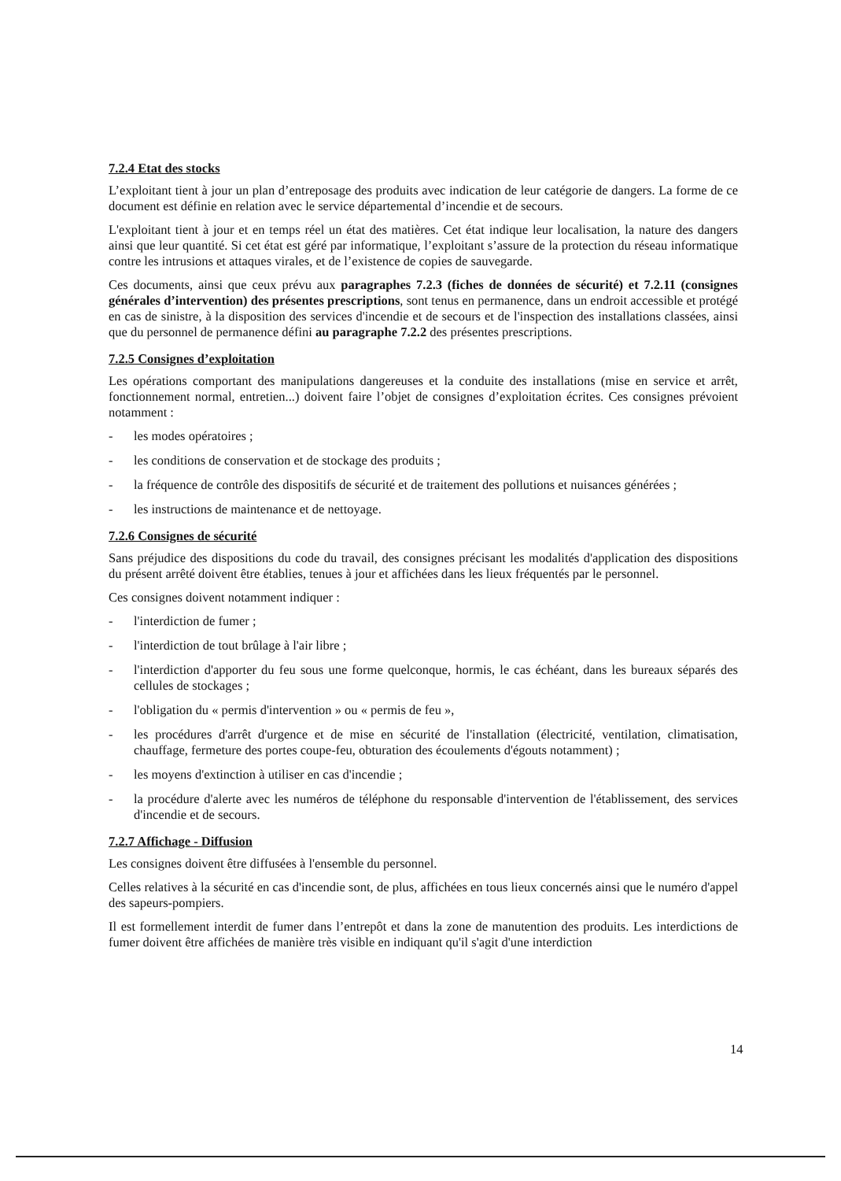7.2.4 Etat des stocks
L’exploitant tient à jour un plan d’entreposage des produits avec indication de leur catégorie de dangers. La forme de ce document est définie en relation avec le service départemental d’incendie et de secours.
L'exploitant tient à jour et en temps réel un état des matières. Cet état indique leur localisation, la nature des dangers ainsi que leur quantité. Si cet état est géré par informatique, l’exploitant s’assure de la protection du réseau informatique contre les intrusions et attaques virales, et de l’existence de copies de sauvegarde.
Ces documents, ainsi que ceux prévu aux paragraphes 7.2.3 (fiches de données de sécurité) et 7.2.11 (consignes générales d’intervention) des présentes prescriptions, sont tenus en permanence, dans un endroit accessible et protégé en cas de sinistre, à la disposition des services d'incendie et de secours et de l'inspection des installations classées, ainsi que du personnel de permanence défini au paragraphe 7.2.2 des présentes prescriptions.
7.2.5 Consignes d’exploitation
Les opérations comportant des manipulations dangereuses et la conduite des installations (mise en service et arrêt, fonctionnement normal, entretien...) doivent faire l’objet de consignes d’exploitation écrites. Ces consignes prévoient notamment :
- les modes opératoires ;
- les conditions de conservation et de stockage des produits ;
- la fréquence de contrôle des dispositifs de sécurité et de traitement des pollutions et nuisances générées ;
- les instructions de maintenance et de nettoyage.
7.2.6 Consignes de sécurité
Sans préjudice des dispositions du code du travail, des consignes précisant les modalités d'application des dispositions du présent arrêté doivent être établies, tenues à jour et affichées dans les lieux fréquentés par le personnel.
Ces consignes doivent notamment indiquer :
- l'interdiction de fumer ;
- l'interdiction de tout brûlage à l'air libre ;
- l'interdiction d'apporter du feu sous une forme quelconque, hormis, le cas échéant, dans les bureaux séparés des cellules de stockages ;
- l'obligation du « permis d'intervention » ou « permis de feu »,
- les procédures d'arrêt d'urgence et de mise en sécurité de l'installation (électricité, ventilation, climatisation, chauffage, fermeture des portes coupe-feu, obturation des écoulements d'égouts notamment) ;
- les moyens d'extinction à utiliser en cas d'incendie ;
- la procédure d'alerte avec les numéros de téléphone du responsable d'intervention de l'établissement, des services d'incendie et de secours.
7.2.7 Affichage - Diffusion
Les consignes doivent être diffusées à l'ensemble du personnel.
Celles relatives à la sécurité en cas d'incendie sont, de plus, affichées en tous lieux concernés ainsi que le numéro d'appel des sapeurs-pompiers.
Il est formellement interdit de fumer dans l’entrepôt et dans la zone de manutention des produits. Les interdictions de fumer doivent être affichées de manière très visible en indiquant qu'il s'agit d'une interdiction
14